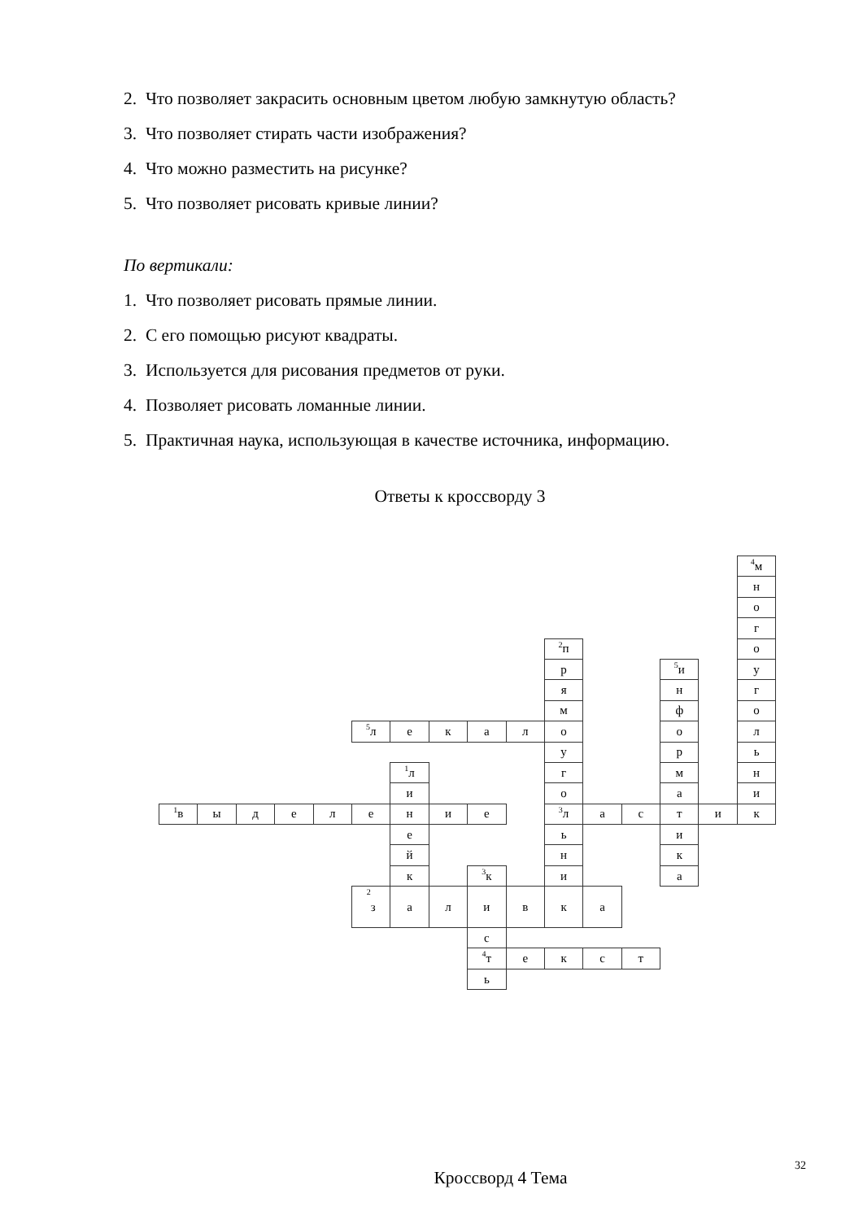2. Что позволяет закрасить основным цветом любую замкнутую область?
3. Что позволяет стирать части изображения?
4. Что можно разместить на рисунке?
5. Что позволяет рисовать кривые линии?
По вертикали:
1. Что позволяет рисовать прямые линии.
2. С его помощью рисуют квадраты.
3. Используется для рисования предметов от руки.
4. Позволяет рисовать ломанные линии.
5. Практичная наука, использующая в качестве источника, информацию.
Ответы к кроссворду 3
<sup>4</sup> м
н
о
г
<sup>2</sup> п
о
р
<sup>5</sup> и
у
я
н
г
м
ф
о
<sup>5</sup> л
е
к
а
л
о
о
л
у
р
ь
<sup>1</sup> л
г
м
н
и
о
а
и
<sup>1</sup> в
ы
д
е
л
е
н
и
е
<sup>3</sup> л
а
с
т
и
к
е
ь
и
й
н
к
к
<sup>3</sup> к
и
а
<sup>2</sup> з
а
л
и
в
к
а
с
<sup>4</sup> т
е
к
с
т
ь
Кроссворд 4 Тема
32